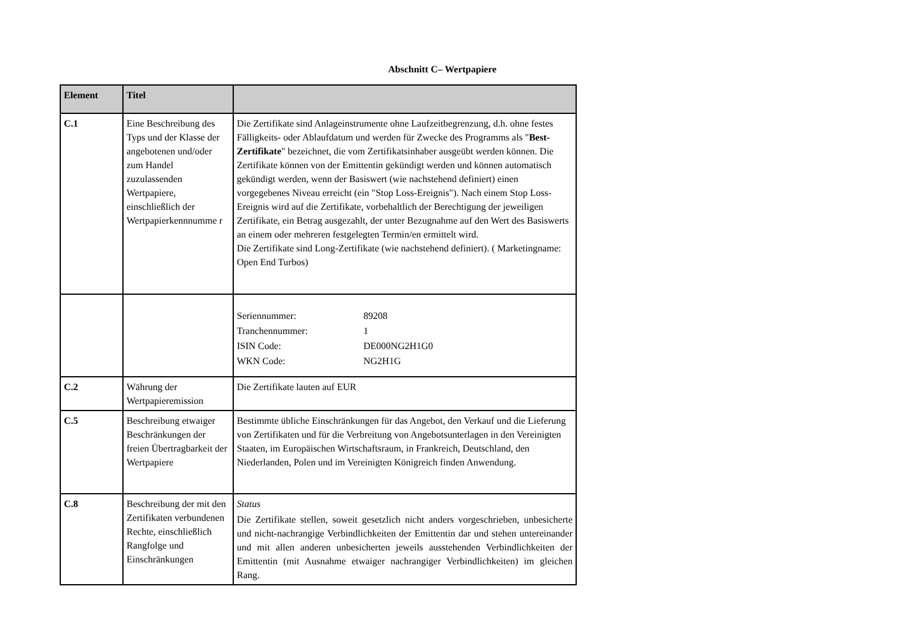Abschnitt C– Wertpapiere
| Element | Titel | |
| --- | --- | --- |
| C.1 | Eine Beschreibung des Typs und der Klasse der angebotenen und/oder zum Handel zuzulassenden Wertpapiere, einschließlich der Wertpapierkennnumme r | Die Zertifikate sind Anlageinstrumente ohne Laufzeitbegrenzung, d.h. ohne festes Fälligkeits- oder Ablaufdatum und werden für Zwecke des Programms als " Best-Zertifikate " bezeichnet, die vom Zertifikatsinhaber ausgeübt werden können. Die Zertifikate können von der Emittentin gekündigt werden und können automatisch gekündigt werden, wenn der Basiswert (wie nachstehend definiert) einen vorgegebenes Niveau erreicht (ein "Stop Loss-Ereignis"). Nach einem Stop Loss-Ereignis wird auf die Zertifikate, vorbehaltlich der Berechtigung der jeweiligen Zertifikate, ein Betrag ausgezahlt, der unter Bezugnahme auf den Wert des Basiswerts an einem oder mehreren festgelegten Termin/en ermittelt wird. Die Zertifikate sind Long-Zertifikate (wie nachstehend definiert). ( Marketingname: Open End Turbos) |
| | | / Seriennummer: / 89208 / / Tranchennummer: / 1 / / ISIN Code: / DE000NG2H1G0 / / WKN Code: / NG2H1G / |
| C.2 | Währung der Wertpapieremission | Die Zertifikate lauten auf EUR |
| C.5 | Beschreibung etwaiger Beschränkungen der freien Übertragbarkeit der Wertpapiere | Bestimmte übliche Einschränkungen für das Angebot, den Verkauf und die Lieferung von Zertifikaten und für die Verbreitung von Angebotsunterlagen in den Vereinigten Staaten, im Europäischen Wirtschaftsraum, in Frankreich, Deutschland, den Niederlanden, Polen und im Vereinigten Königreich finden Anwendung. |
| C.8 | Beschreibung der mit den Zertifikaten verbundenen Rechte, einschließlich Rangfolge und Einschränkungen | Status Die Zertifikate stellen, soweit gesetzlich nicht anders vorgeschrieben, unbesicherte und nicht-nachrangige Verbindlichkeiten der Emittentin dar und stehen untereinander und mit allen anderen unbesicherten jeweils ausstehenden Verbindlichkeiten der Emittentin (mit Ausnahme etwaiger nachrangiger Verbindlichkeiten) im gleichen Rang. |